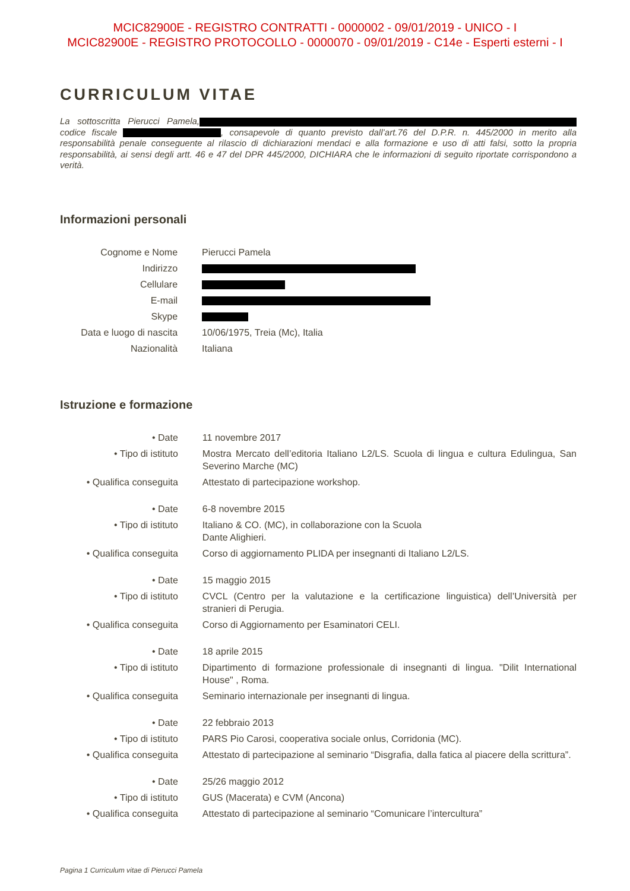MCIC82900E - REGISTRO CONTRATTI - 0000002 - 09/01/2019 - UNICO - I
MCIC82900E - REGISTRO PROTOCOLLO - 0000070 - 09/01/2019 - C14e - Esperti esterni - I
CURRICULUM VITAE
La sottoscritta Pierucci Pamela, codice fiscale , consapevole di quanto previsto dall’art.76 del D.P.R. n. 445/2000 in merito alla responsabilità penale conseguente al rilascio di dichiarazioni mendaci e alla formazione e uso di atti falsi, sotto la propria responsabilità, ai sensi degli artt. 46 e 47 del DPR 445/2000, DICHIARA che le informazioni di seguito riportate corrispondono a verità.
Informazioni personali
| Cognome e Nome | Pierucci Pamela |
| Indirizzo | |
| Cellulare | |
| E-mail | |
| Skype | |
| Data e luogo di nascita | 10/06/1975, Treia (Mc), Italia |
| Nazionalità | Italiana |
Istruzione e formazione
| • Date | 11 novembre 2017 |
| • Tipo di istituto | Mostra Mercato dell’editoria Italiano L2/LS. Scuola di lingua e cultura Edulingua, San Severino Marche (MC) |
| • Qualifica conseguita | Attestato di partecipazione workshop. |
| • Date | 6-8 novembre 2015 |
| • Tipo di istituto | Italiano & CO. (MC), in collaborazione con la Scuola Dante Alighieri. |
| • Qualifica conseguita | Corso di aggiornamento PLIDA per insegnanti di Italiano L2/LS. |
| • Date | 15 maggio 2015 |
| • Tipo di istituto | CVCL (Centro per la valutazione e la certificazione linguistica) dell’Università per stranieri di Perugia. |
| • Qualifica conseguita | Corso di Aggiornamento per Esaminatori CELI. |
| • Date | 18 aprile 2015 |
| • Tipo di istituto | Dipartimento di formazione professionale di insegnanti di lingua. "Dilit International House" , Roma. |
| • Qualifica conseguita | Seminario internazionale per insegnanti di lingua. |
| • Date | 22 febbraio 2013 |
| • Tipo di istituto | PARS Pio Carosi, cooperativa sociale onlus, Corridonia (MC). |
| • Qualifica conseguita | Attestato di partecipazione al seminario “Disgrafia, dalla fatica al piacere della scrittura”. |
| • Date | 25/26 maggio 2012 |
| • Tipo di istituto | GUS (Macerata) e CVM (Ancona) |
| • Qualifica conseguita | Attestato di partecipazione al seminario “Comunicare l’intercultura” |
Pagina 1 Curriculum vitae di Pierucci Pamela